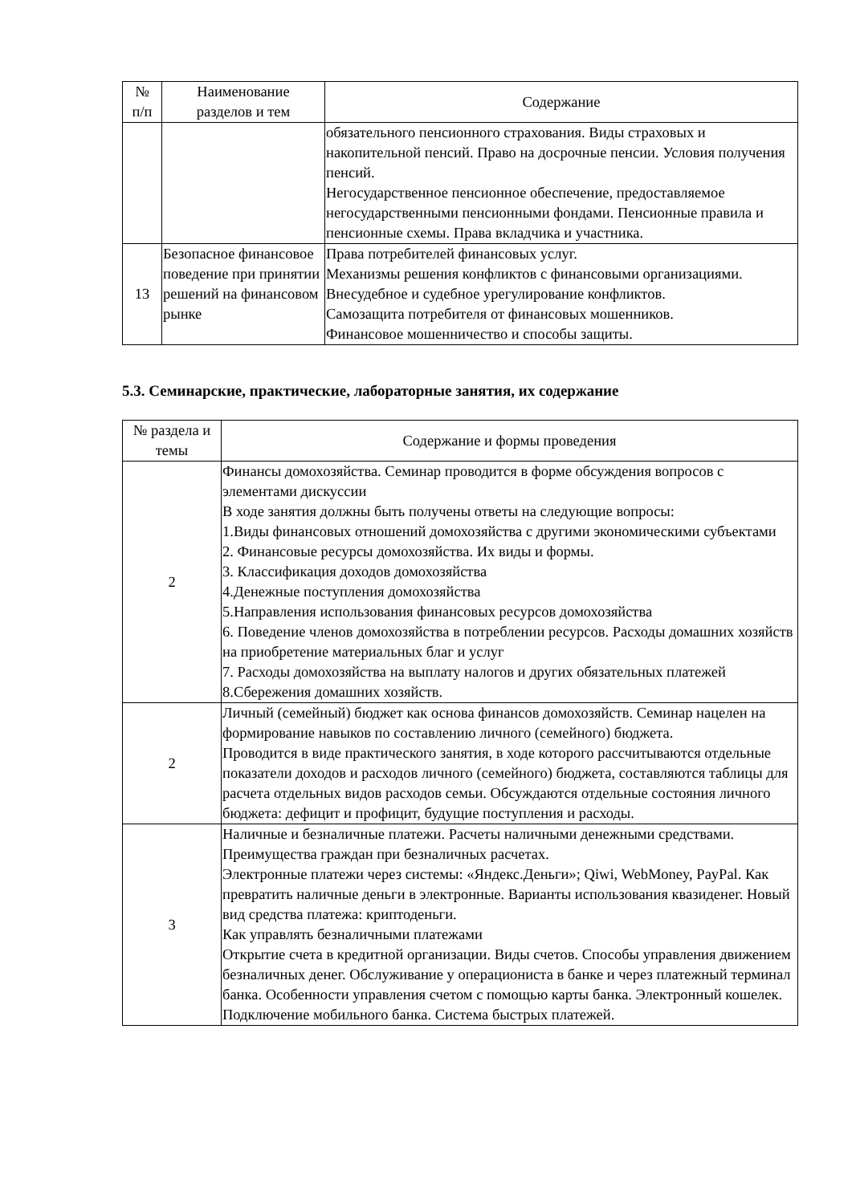| № п/п | Наименование разделов и тем | Содержание |
| --- | --- | --- |
| | | обязательного пенсионного страхования. Виды страховых и накопительной пенсий. Право на досрочные пенсии. Условия получения пенсий. Негосударственное пенсионное обеспечение, предоставляемое негосударственными пенсионными фондами. Пенсионные правила и пенсионные схемы. Права вкладчика и участника. |
| 13 | Безопасное финансовое поведение при принятии решений на финансовом рынке | Права потребителей финансовых услуг. Механизмы решения конфликтов с финансовыми организациями. Внесудебное и судебное урегулирование конфликтов. Самозащита потребителя от финансовых мошенников. Финансовое мошенничество и способы защиты. |
5.3. Семинарские, практические, лабораторные занятия, их содержание
| № раздела и темы | Содержание и формы проведения |
| --- | --- |
| 2 | Финансы домохозяйства. Семинар проводится в форме обсуждения вопросов с элементами дискуссии В ходе занятия должны быть получены ответы на следующие вопросы: 1.Виды финансовых отношений домохозяйства с другими экономическими субъектами 2. Финансовые ресурсы домохозяйства. Их виды и формы. 3. Классификация доходов домохозяйства 4.Денежные поступления домохозяйства 5.Направления использования финансовых ресурсов домохозяйства 6. Поведение членов домохозяйства в потреблении ресурсов. Расходы домашних хозяйств на приобретение материальных благ и услуг 7. Расходы домохозяйства на выплату налогов и других обязательных платежей 8.Сбережения домашних хозяйств. |
| 2 | Личный (семейный) бюджет как основа финансов домохозяйств. Семинар нацелен на формирование навыков по составлению личного (семейного) бюджета. Проводится в виде практического занятия, в ходе которого рассчитываются отдельные показатели доходов и расходов личного (семейного) бюджета, составляются таблицы для расчета отдельных видов расходов семьи. Обсуждаются отдельные состояния личного бюджета: дефицит и профицит, будущие поступления и расходы. |
| 3 | Наличные и безналичные платежи. Расчеты наличными денежными средствами. Преимущества граждан при безналичных расчетах. Электронные платежи через системы: «Яндекс.Деньги»; Qiwi, WebMoney, PayPal. Как превратить наличные деньги в электронные. Варианты использования квазиденег. Новый вид средства платежа: криптоденьги. Как управлять безналичными платежами Открытие счета в кредитной организации. Виды счетов. Способы управления движением безналичных денег. Обслуживание у операциониста в банке и через платежный терминал банка. Особенности управления счетом с помощью карты банка. Электронный кошелек. Подключение мобильного банка. Система быстрых платежей. |